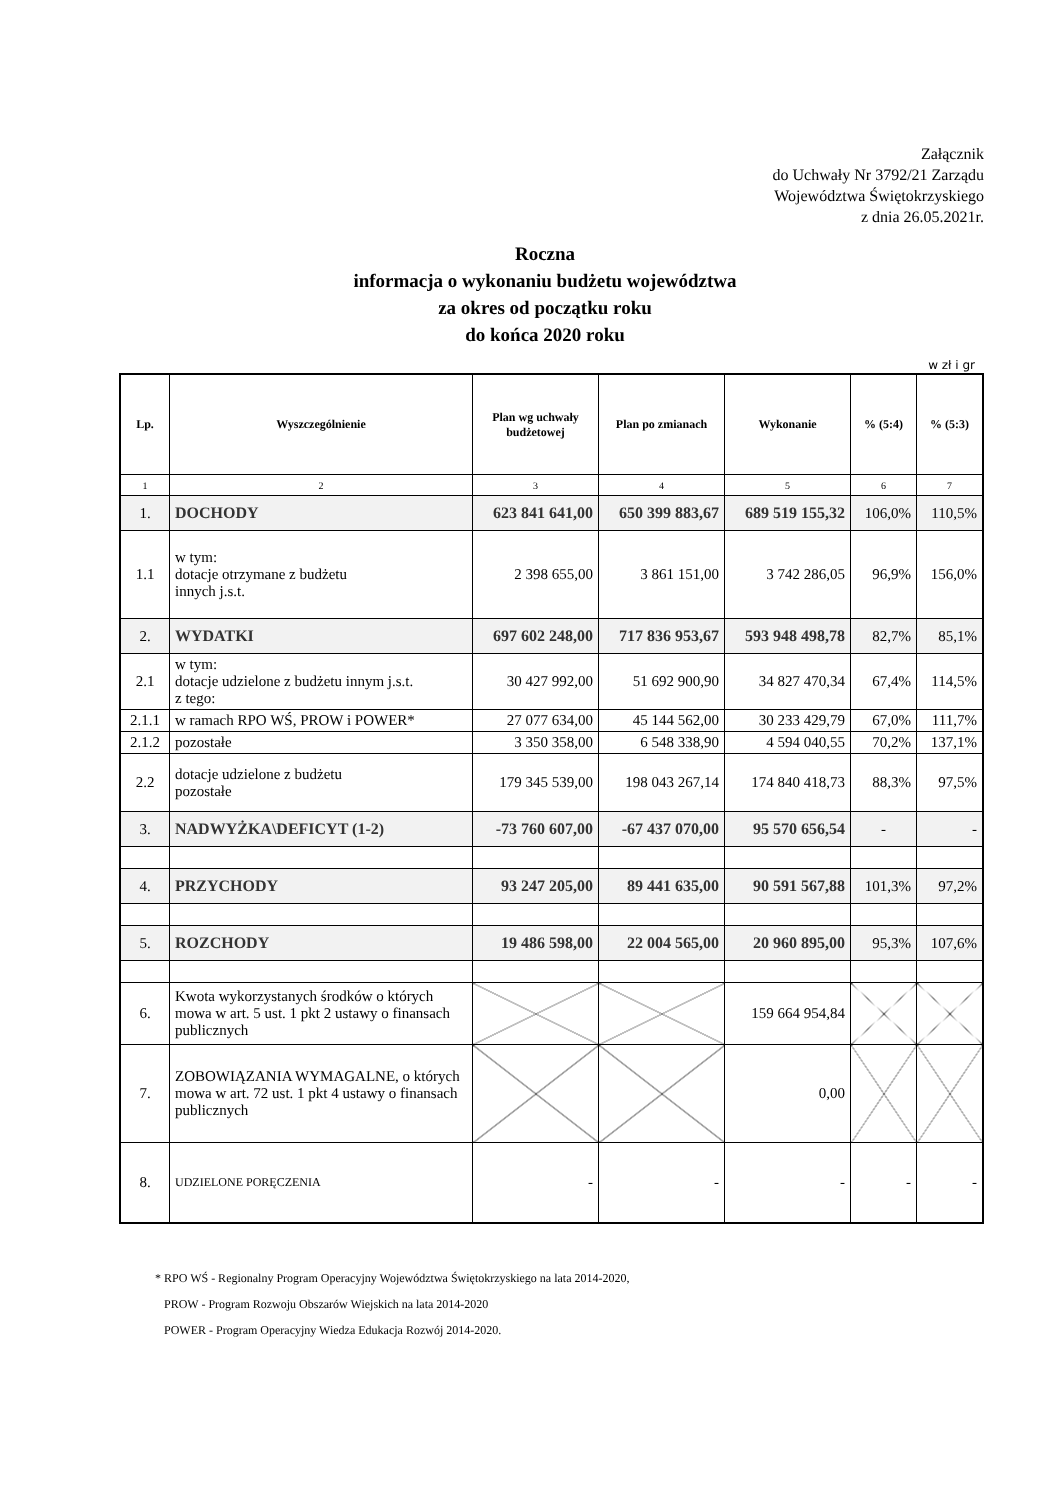Załącznik
do Uchwały Nr 3792/21 Zarządu
Województwa Świętokrzyskiego
z dnia 26.05.2021r.
Roczna
informacja o wykonaniu budżetu województwa
za okres od początku roku
do końca 2020 roku
w zł i gr
| Lp. | Wyszczególnienie | Plan wg uchwały budżetowej | Plan po zmianach | Wykonanie | % (5:4) | % (5:3) |
| --- | --- | --- | --- | --- | --- | --- |
| 1 | 2 | 3 | 4 | 5 | 6 | 7 |
| 1. | DOCHODY | 623 841 641,00 | 650 399 883,67 | 689 519 155,32 | 106,0% | 110,5% |
| 1.1 | w tym: dotacje otrzymane z budżetu innych j.s.t. | 2 398 655,00 | 3 861 151,00 | 3 742 286,05 | 96,9% | 156,0% |
| 2. | WYDATKI | 697 602 248,00 | 717 836 953,67 | 593 948 498,78 | 82,7% | 85,1% |
| 2.1 | w tym: dotacje udzielone z budżetu innym j.s.t. z tego: | 30 427 992,00 | 51 692 900,90 | 34 827 470,34 | 67,4% | 114,5% |
| 2.1.1 | w ramach RPO WŚ, PROW i POWER* | 27 077 634,00 | 45 144 562,00 | 30 233 429,79 | 67,0% | 111,7% |
| 2.1.2 | pozostałe | 3 350 358,00 | 6 548 338,90 | 4 594 040,55 | 70,2% | 137,1% |
| 2.2 | dotacje udzielone z budżetu pozostałe | 179 345 539,00 | 198 043 267,14 | 174 840 418,73 | 88,3% | 97,5% |
| 3. | NADWYŻKA\DEFICYT (1-2) | -73 760 607,00 | -67 437 070,00 | 95 570 656,54 | - | - |
| 4. | PRZYCHODY | 93 247 205,00 | 89 441 635,00 | 90 591 567,88 | 101,3% | 97,2% |
| 5. | ROZCHODY | 19 486 598,00 | 22 004 565,00 | 20 960 895,00 | 95,3% | 107,6% |
| 6. | Kwota wykorzystanych środków o których mowa w art. 5 ust. 1 pkt 2 ustawy o finansach publicznych | | | 159 664 954,84 | | |
| 7. | ZOBOWIĄZANIA WYMAGALNE, o których mowa w art. 72 ust. 1 pkt 4 ustawy o finansach publicznych | | | 0,00 | | |
| 8. | UDZIELONE PORĘCZENIA | - | - | - | - | - |
* RPO WŚ - Regionalny Program Operacyjny Województwa Świętokrzyskiego na lata 2014-2020,
PROW - Program Rozwoju Obszarów Wiejskich na lata 2014-2020
POWER - Program Operacyjny Wiedza Edukacja Rozwój 2014-2020.